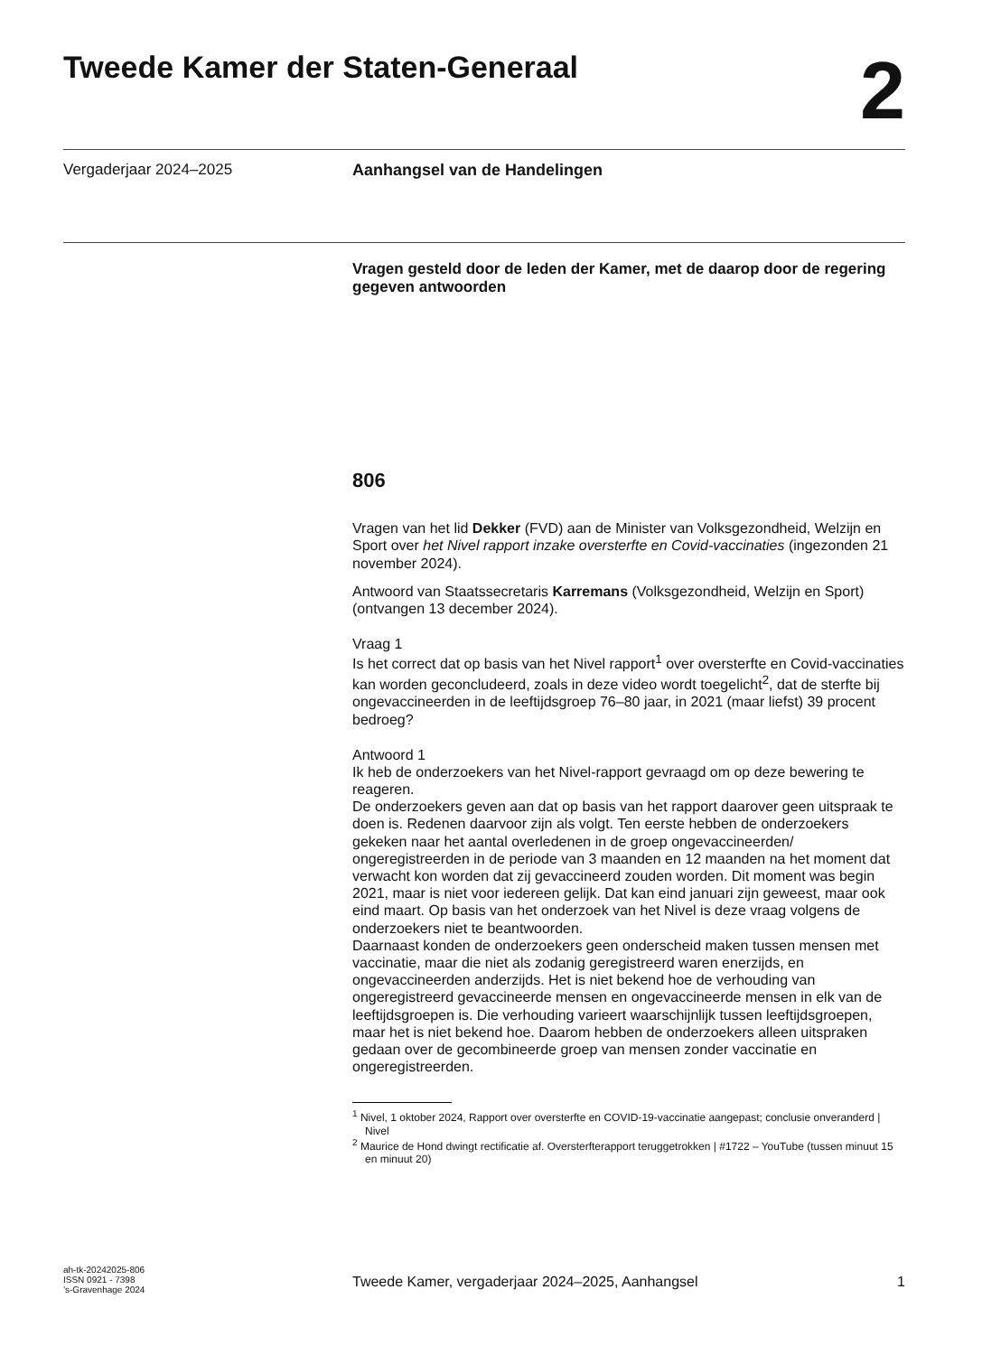Tweede Kamer der Staten-Generaal
2
Vergaderjaar 2024–2025 Aanhangsel van de Handelingen
Vragen gesteld door de leden der Kamer, met de daarop door de regering gegeven antwoorden
806
Vragen van het lid Dekker (FVD) aan de Minister van Volksgezondheid, Welzijn en Sport over het Nivel rapport inzake oversterfte en Covid-vaccinaties (ingezonden 21 november 2024).
Antwoord van Staatssecretaris Karremans (Volksgezondheid, Welzijn en Sport) (ontvangen 13 december 2024).
Vraag 1
Is het correct dat op basis van het Nivel rapport<sup>1</sup> over oversterfte en Covid-vaccinaties kan worden geconcludeerd, zoals in deze video wordt toegelicht<sup>2</sup>, dat de sterfte bij ongevaccineerden in de leeftijdsgroep 76–80 jaar, in 2021 (maar liefst) 39 procent bedroeg?
Antwoord 1
Ik heb de onderzoekers van het Nivel-rapport gevraagd om op deze bewering te reageren.
De onderzoekers geven aan dat op basis van het rapport daarover geen uitspraak te doen is. Redenen daarvoor zijn als volgt. Ten eerste hebben de onderzoekers gekeken naar het aantal overledenen in de groep ongevaccineerden/ ongeregistreerden in de periode van 3 maanden en 12 maanden na het moment dat verwacht kon worden dat zij gevaccineerd zouden worden. Dit moment was begin 2021, maar is niet voor iedereen gelijk. Dat kan eind januari zijn geweest, maar ook eind maart. Op basis van het onderzoek van het Nivel is deze vraag volgens de onderzoekers niet te beantwoorden.
Daarnaast konden de onderzoekers geen onderscheid maken tussen mensen met vaccinatie, maar die niet als zodanig geregistreerd waren enerzijds, en ongevaccineerden anderzijds. Het is niet bekend hoe de verhouding van ongeregistreerd gevaccineerde mensen en ongevaccineerde mensen in elk van de leeftijdsgroepen is. Die verhouding varieert waarschijnlijk tussen leeftijdsgroepen, maar het is niet bekend hoe. Daarom hebben de onderzoekers alleen uitspraken gedaan over de gecombineerde groep van mensen zonder vaccinatie en ongeregistreerden.
<sup>1</sup> Nivel, 1 oktober 2024, Rapport over oversterfte en COVID-19-vaccinatie aangepast; conclusie onveranderd | Nivel
<sup>2</sup> Maurice de Hond dwingt rectificatie af. Oversterfterapport teruggetrokken | #1722 – YouTube (tussen minuut 15 en minuut 20)
ah-tk-20242025-806
ISSN 0921 - 7398
’s-Gravenhage 2024
Tweede Kamer, vergaderjaar 2024–2025, Aanhangsel
1